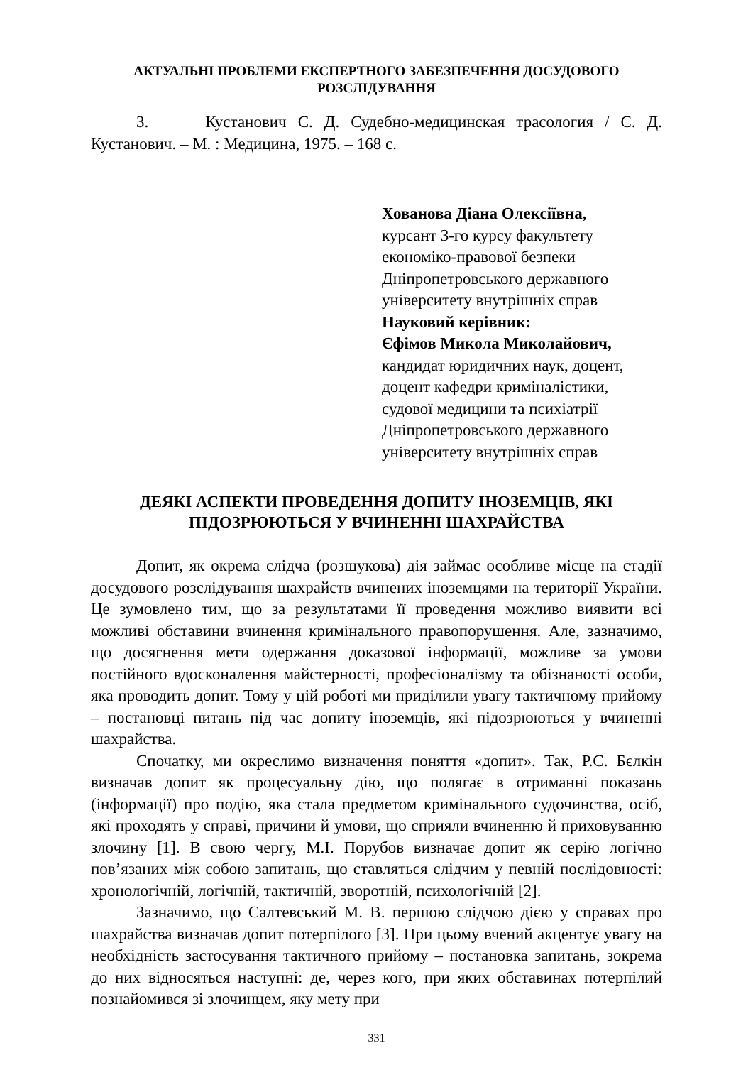АКТУАЛЬНІ ПРОБЛЕМИ ЕКСПЕРТНОГО ЗАБЕЗПЕЧЕННЯ ДОСУДОВОГО
РОЗСЛІДУВАННЯ
3. Кустанович С. Д. Судебно-медицинская трасология / С. Д. Кустанович. – М. : Медицина, 1975. – 168 с.
Хованова Діана Олексіївна,
курсант 3-го курсу факультету
економіко-правової безпеки
Дніпропетровського державного
університету внутрішніх справ
Науковий керівник:
Єфімов Микола Миколайович,
кандидат юридичних наук, доцент,
доцент кафедри криміналістики,
судової медицини та психіатрії
Дніпропетровського державного
університету внутрішніх справ
ДЕЯКІ АСПЕКТИ ПРОВЕДЕННЯ ДОПИТУ ІНОЗЕМЦІВ, ЯКІ
ПІДОЗРЮЮТЬСЯ У ВЧИНЕННІ ШАХРАЙСТВА
Допит, як окрема слідча (розшукова) дія займає особливе місце на стадії досудового розслідування шахрайств вчинених іноземцями на території України. Це зумовлено тим, що за результатами її проведення можливо виявити всі можливі обставини вчинення кримінального правопорушення. Але, зазначимо, що досягнення мети одержання доказової інформації, можливе за умови постійного вдосконалення майстерності, професіоналізму та обізнаності особи, яка проводить допит. Тому у цій роботі ми приділили увагу тактичному прийому – постановці питань під час допиту іноземців, які підозрюються у вчиненні шахрайства.
Спочатку, ми окреслимо визначення поняття «допит». Так, Р.С. Бєлкін визначав допит як процесуальну дію, що полягає в отриманні показань (інформації) про подію, яка стала предметом кримінального судочинства, осіб, які проходять у справі, причини й умови, що сприяли вчиненню й приховуванню злочину [1]. В свою чергу, М.І. Порубов визначає допит як серію логічно пов’язаних між собою запитань, що ставляться слідчим у певній послідовності: хронологічній, логічній, тактичній, зворотній, психологічній [2].
Зазначимо, що Салтевський М. В. першою слідчою дією у справах про шахрайства визначав допит потерпілого [3]. При цьому вчений акцентує увагу на необхідність застосування тактичного прийому – постановка запитань, зокрема до них відносяться наступні: де, через кого, при яких обставинах потерпілий познайомився зі злочинцем, яку мету при
331